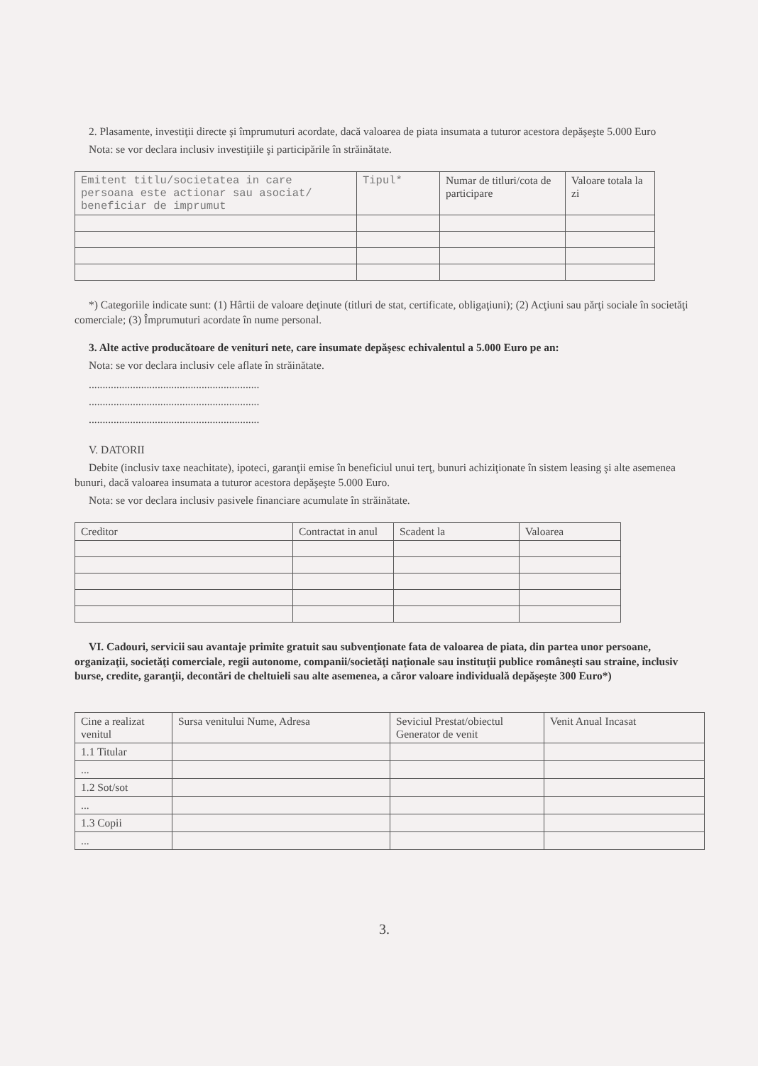2. Plasamente, investiţii directe şi împrumuturi acordate, dacă valoarea de piata insumata a tuturor acestora depăşeşte 5.000 Euro
Nota: se vor declara inclusiv investiţiile şi participările în străinătate.
| Emitent titlu/societatea in care persoana este actionar sau asociat/ beneficiar de imprumut | Tipul* | Numar de titluri/cota de participare | Valoare totala la zi |
*) Categoriile indicate sunt: (1) Hârtii de valoare deţinute (titluri de stat, certificate, obligaţiuni); (2) Acţiuni sau părţi sociale în societăţi comerciale; (3) Împrumuturi acordate în nume personal.
3. Alte active producătoare de venituri nete, care insumate depăşesc echivalentul a 5.000 Euro pe an:
Nota: se vor declara inclusiv cele aflate în străinătate.
..............................................................
..............................................................
..............................................................
V. DATORII
Debite (inclusiv taxe neachitate), ipoteci, garanţii emise în beneficiul unui terţ, bunuri achiziţionate în sistem leasing şi alte asemenea bunuri, dacă valoarea insumata a tuturor acestora depăşeşte 5.000 Euro.
Nota: se vor declara inclusiv pasivele financiare acumulate în străinătate.
| Creditor | Contractat in anul | Scadent la | Valoarea |
VI. Cadouri, servicii sau avantaje primite gratuit sau subvenţionate fata de valoarea de piata, din partea unor persoane, organizaţii, societăţi comerciale, regii autonome, companii/societăţi naţionale sau instituţii publice româneşti sau straine, inclusiv burse, credite, garanţii, decontări de cheltuieli sau alte asemenea, a căror valoare individuală depăşeşte 300 Euro*)
| Cine a realizat venitul | Sursa venitului Nume, Adresa | Seviciul Prestat/obiectul Generator de venit | Venit Anual Incasat |
| 1.1 Titular | | | |
| ... | | | |
| 1.2 Sot/sot | | | |
| ... | | | |
| 1.3 Copii | | | |
| ... | | | |
3.